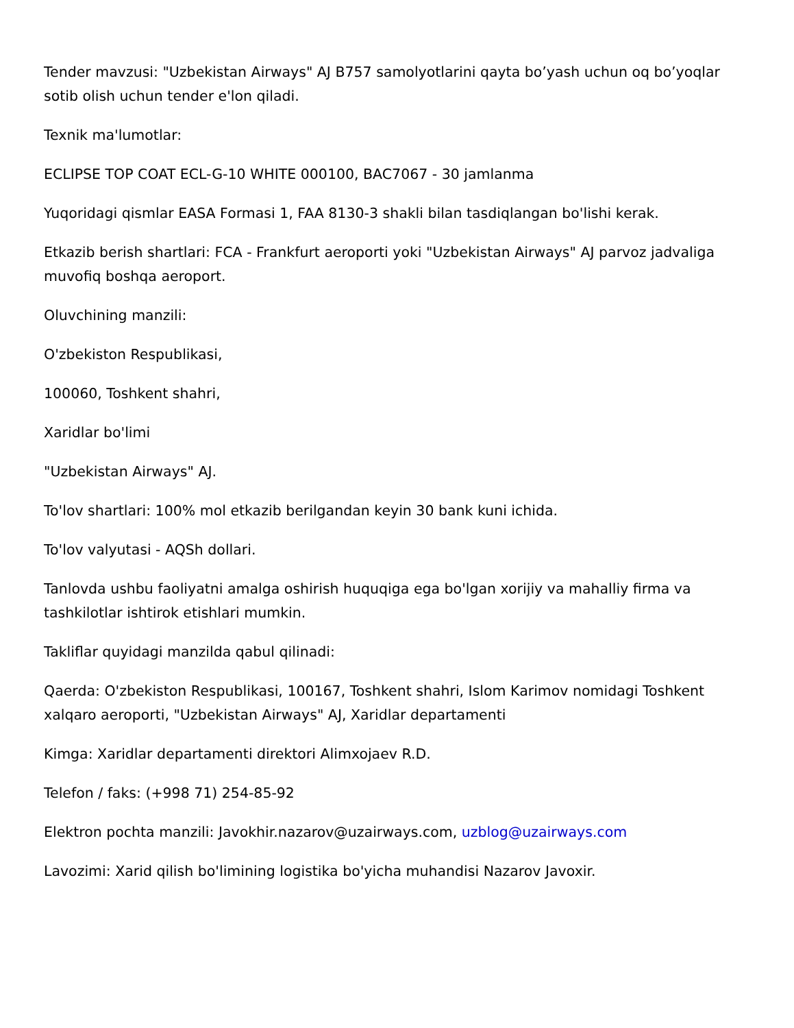Tender mavzusi: "Uzbekistan Airways" AJ B757 samolyotlarini qayta bo’yash uchun oq bo’yoqlar sotib olish uchun tender e'lon qiladi.
Texnik ma'lumotlar:
ECLIPSE TOP COAT ECL-G-10 WHITE 000100, BAC7067 - 30 jamlanma
Yuqoridagi qismlar EASA Formasi 1, FAA 8130-3 shakli bilan tasdiqlangan bo'lishi kerak.
Etkazib berish shartlari: FCA - Frankfurt aeroporti yoki "Uzbekistan Airways" AJ parvoz jadvaliga muvofiq boshqa aeroport.
Oluvchining manzili:
O'zbekiston Respublikasi,
100060, Toshkent shahri,
Xaridlar bo'limi
"Uzbekistan Airways" AJ.
To'lov shartlari: 100% mol etkazib berilgandan keyin 30 bank kuni ichida.
To'lov valyutasi - AQSh dollari.
Tanlovda ushbu faoliyatni amalga oshirish huquqiga ega bo'lgan xorijiy va mahalliy firma va tashkilotlar ishtirok etishlari mumkin.
Takliflar quyidagi manzilda qabul qilinadi:
Qaerda: O'zbekiston Respublikasi, 100167, Toshkent shahri, Islom Karimov nomidagi Toshkent xalqaro aeroporti, "Uzbekistan Airways" AJ, Xaridlar departamenti
Kimga: Xaridlar departamenti direktori Alimxojaev R.D.
Telefon / faks: (+998 71) 254-85-92
Elektron pochta manzili: Javokhir.nazarov@uzairways.com, uzblog@uzairways.com
Lavozimi: Xarid qilish bo'limining logistika bo'yicha muhandisi Nazarov Javoxir.